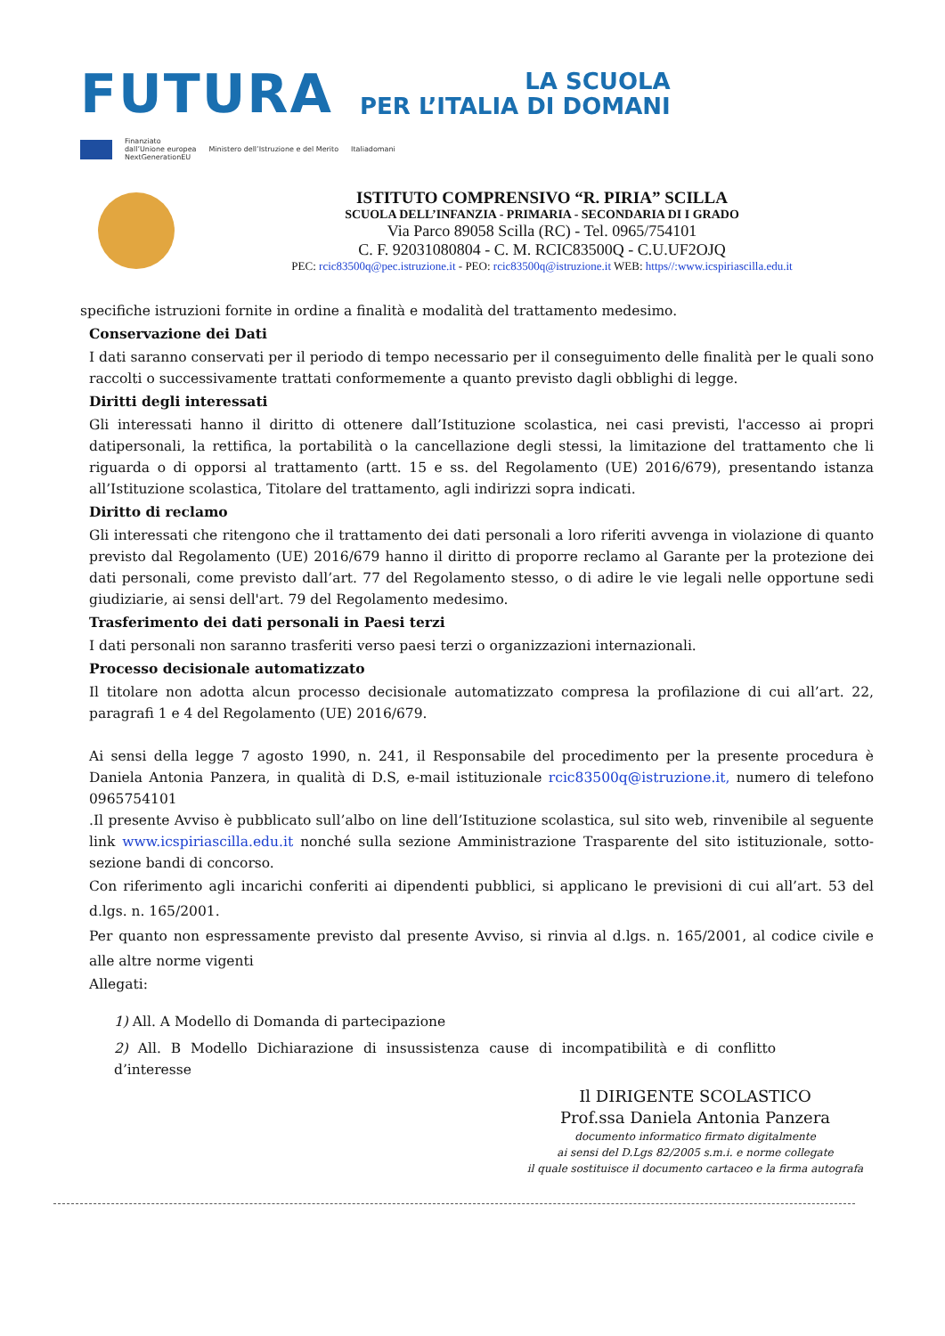FUTURA
LA SCUOLA
PER L’ITALIA DI DOMANI
Finanziato
dall’Unione europea
NextGenerationEU Ministero dell’Istruzione e del Merito Italiadomani
ISTITUTO COMPRENSIVO “R. PIRIA” SCILLA
SCUOLA DELL’INFANZIA - PRIMARIA - SECONDARIA DI I GRADO
Via Parco 89058 Scilla (RC) - Tel. 0965/754101
C. F. 92031080804 - C. M. RCIC83500Q - C.U.UF2OJQ
PEC: rcic83500q@pec.istruzione.it - PEO: rcic83500q@istruzione.it WEB: https//:www.icspiriascilla.edu.it
specifiche istruzioni fornite in ordine a finalità e modalità del trattamento medesimo.
Conservazione dei Dati
I dati saranno conservati per il periodo di tempo necessario per il conseguimento delle finalità per le quali sono raccolti o successivamente trattati conformemente a quanto previsto dagli obblighi di legge.
Diritti degli interessati
Gli interessati hanno il diritto di ottenere dall’Istituzione scolastica, nei casi previsti, l'accesso ai propri datipersonali, la rettifica, la portabilità o la cancellazione degli stessi, la limitazione del trattamento che li riguarda o di opporsi al trattamento (artt. 15 e ss. del Regolamento (UE) 2016/679), presentando istanza all’Istituzione scolastica, Titolare del trattamento, agli indirizzi sopra indicati.
Diritto di reclamo
Gli interessati che ritengono che il trattamento dei dati personali a loro riferiti avvenga in violazione di quanto previsto dal Regolamento (UE) 2016/679 hanno il diritto di proporre reclamo al Garante per la protezione dei dati personali, come previsto dall’art. 77 del Regolamento stesso, o di adire le vie legali nelle opportune sedi giudiziarie, ai sensi dell'art. 79 del Regolamento medesimo.
Trasferimento dei dati personali in Paesi terzi
I dati personali non saranno trasferiti verso paesi terzi o organizzazioni internazionali.
Processo decisionale automatizzato
Il titolare non adotta alcun processo decisionale automatizzato compresa la profilazione di cui all’art. 22, paragrafi 1 e 4 del Regolamento (UE) 2016/679.
Ai sensi della legge 7 agosto 1990, n. 241, il Responsabile del procedimento per la presente procedura è Daniela Antonia Panzera, in qualità di D.S, e-mail istituzionale rcic83500q@istruzione.it, numero di telefono 0965754101
.Il presente Avviso è pubblicato sull’albo on line dell’Istituzione scolastica, sul sito web, rinvenibile al seguente link www.icspiriascilla.edu.it nonché sulla sezione Amministrazione Trasparente del sito istituzionale, sotto-sezione bandi di concorso.
Con riferimento agli incarichi conferiti ai dipendenti pubblici, si applicano le previsioni di cui all’art. 53 del d.lgs. n. 165/2001.
Per quanto non espressamente previsto dal presente Avviso, si rinvia al d.lgs. n. 165/2001, al codice civile e alle altre norme vigenti
Allegati:
1) All. A Modello di Domanda di partecipazione
2) All. B Modello Dichiarazione di insussistenza cause di incompatibilità e di conflitto d’interesse
Il DIRIGENTE SCOLASTICO
Prof.ssa Daniela Antonia Panzera
documento informatico firmato digitalmente
ai sensi del D.Lgs 82/2005 s.m.i. e norme collegate
il quale sostituisce il documento cartaceo e la firma autografa